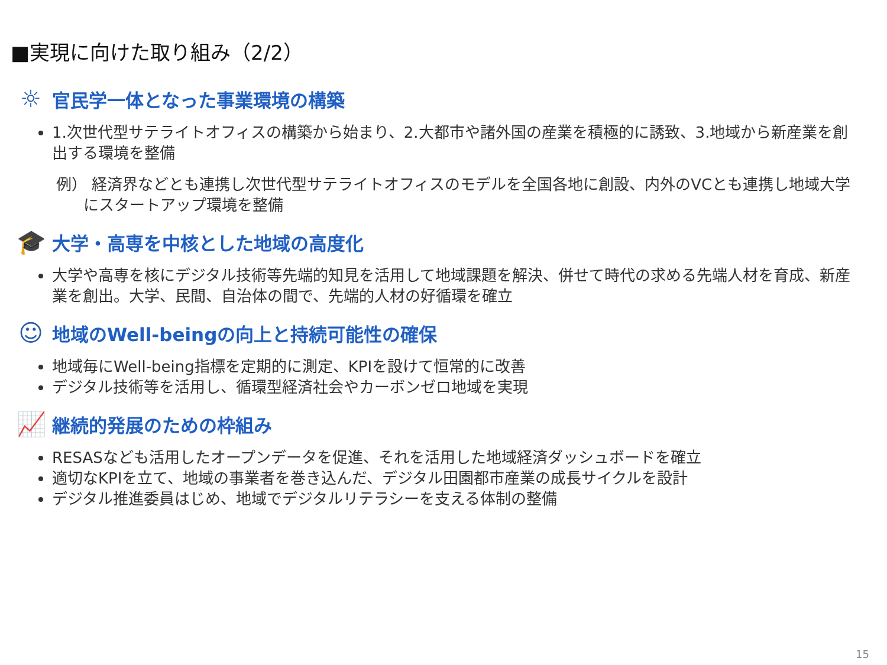■実現に向けた取り組み（2/2）
☼
官民学一体となった事業環境の構築
1.次世代型サテライトオフィスの構築から始まり、2.大都市や諸外国の産業を積極的に誘致、3.地域から新産業を創出する環境を整備
例） 経済界などとも連携し次世代型サテライトオフィスのモデルを全国各地に創設、内外のVCとも連携し地域大学にスタートアップ環境を整備
🎓
大学・高専を中核とした地域の高度化
大学や高専を核にデジタル技術等先端的知見を活用して地域課題を解決、併せて時代の求める先端人材を育成、新産業を創出。大学、民間、自治体の間で、先端的人材の好循環を確立
☺
地域のWell-beingの向上と持続可能性の確保
地域毎にWell-being指標を定期的に測定、KPIを設けて恒常的に改善
デジタル技術等を活用し、循環型経済社会やカーボンゼロ地域を実現
📈
継続的発展のための枠組み
RESASなども活用したオープンデータを促進、それを活用した地域経済ダッシュボードを確立
適切なKPIを立て、地域の事業者を巻き込んだ、デジタル田園都市産業の成長サイクルを設計
デジタル推進委員はじめ、地域でデジタルリテラシーを支える体制の整備
15